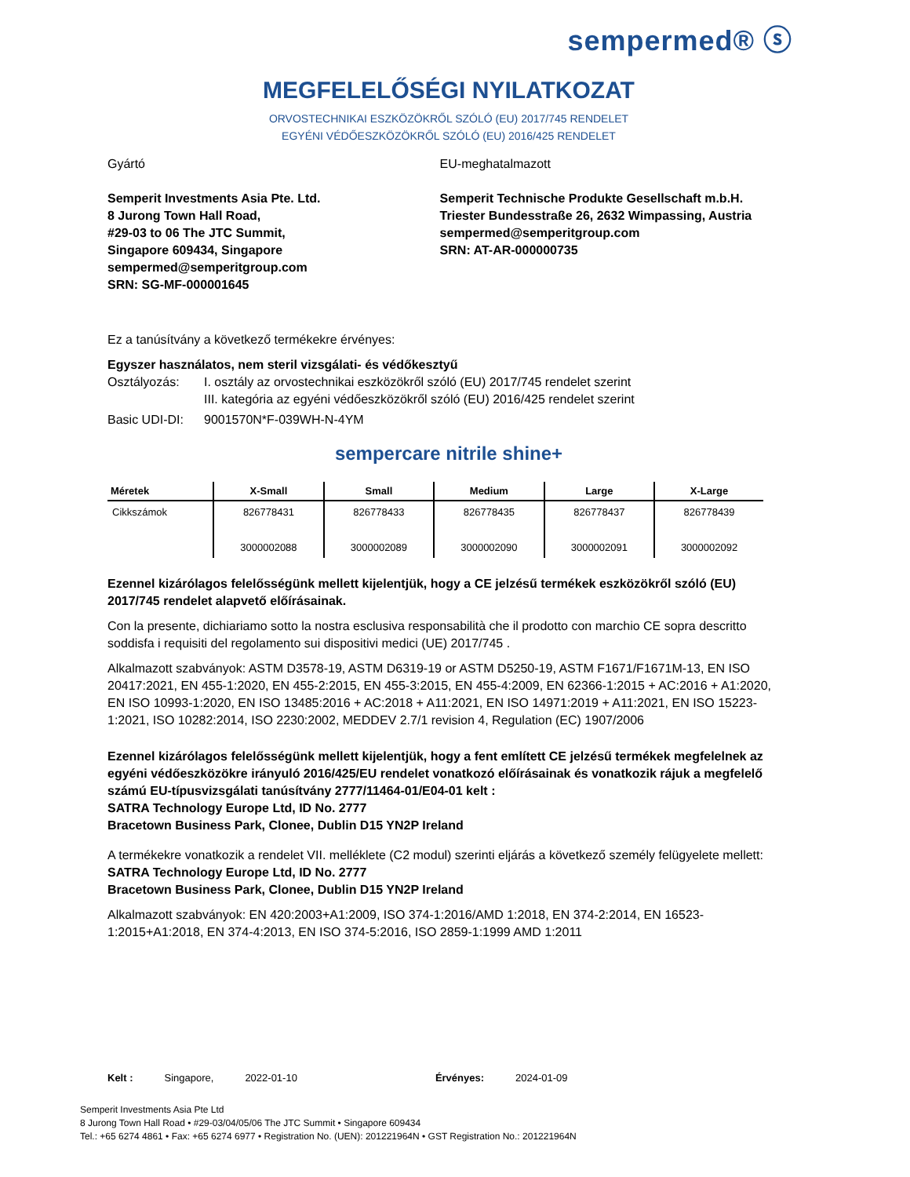sempermed® ⓢ
MEGFELELŐSÉGI NYILATKOZAT
ORVOSTECHNIKAI ESZKÖZÖKRŐL SZÓLÓ (EU) 2017/745 RENDELET
EGYÉNI VÉDŐESZKÖZÖKRŐL SZÓLÓ (EU) 2016/425 RENDELET
Gyártó
Semperit Investments Asia Pte. Ltd.
8 Jurong Town Hall Road,
#29-03 to 06 The JTC Summit,
Singapore 609434, Singapore
sempermed@semperitgroup.com
SRN: SG-MF-000001645
EU-meghatalmazott
Semperit Technische Produkte Gesellschaft m.b.H.
Triester Bundesstraße 26, 2632 Wimpassing, Austria
sempermed@semperitgroup.com
SRN: AT-AR-000000735
Ez a tanúsítvány a következő termékekre érvényes:
Egyszer használatos, nem steril vizsgálati- és védőkesztyű
Osztályozás: I. osztály az orvostechnikai eszközökről szóló (EU) 2017/745 rendelet szerint
III. kategória az egyéni védőeszközökről szóló (EU) 2016/425 rendelet szerint
Basic UDI-DI: 9001570N*F-039WH-N-4YM
sempercare nitrile shine+
| Méretek | X-Small | Small | Medium | Large | X-Large |
| --- | --- | --- | --- | --- | --- |
| Cikkszámok | 826778431 3000002088 | 826778433 3000002089 | 826778435 3000002090 | 826778437 3000002091 | 826778439 3000002092 |
Ezennel kizárólagos felelősségünk mellett kijelentjük, hogy a CE jelzésű termékek eszközökről szóló (EU) 2017/745 rendelet alapvető előírásainak.
Con la presente, dichiariamo sotto la nostra esclusiva responsabilità che il prodotto con marchio CE sopra descritto soddisfa i requisiti del regolamento sui dispositivi medici (UE) 2017/745 .
Alkalmazott szabványok: ASTM D3578-19, ASTM D6319-19 or ASTM D5250-19, ASTM F1671/F1671M-13, EN ISO 20417:2021, EN 455-1:2020, EN 455-2:2015, EN 455-3:2015, EN 455-4:2009, EN 62366-1:2015 + AC:2016 + A1:2020, EN ISO 10993-1:2020, EN ISO 13485:2016 + AC:2018 + A11:2021, EN ISO 14971:2019 + A11:2021, EN ISO 15223-1:2021, ISO 10282:2014, ISO 2230:2002, MEDDEV 2.7/1 revision 4, Regulation (EC) 1907/2006
Ezennel kizárólagos felelősségünk mellett kijelentjük, hogy a fent említett CE jelzésű termékek megfelelnek az egyéni védőeszközökre irányuló 2016/425/EU rendelet vonatkozó előírásainak és vonatkozik rájuk a megfelelő számú EU-típusvizsgálati tanúsítvány 2777/11464-01/E04-01 kelt :
SATRA Technology Europe Ltd, ID No. 2777
Bracetown Business Park, Clonee, Dublin D15 YN2P Ireland
A termékekre vonatkozik a rendelet VII. melléklete (C2 modul) szerinti eljárás a következő személy felügyelete mellett:
SATRA Technology Europe Ltd, ID No. 2777
Bracetown Business Park, Clonee, Dublin D15 YN2P Ireland
Alkalmazott szabványok: EN 420:2003+A1:2009, ISO 374-1:2016/AMD 1:2018, EN 374-2:2014, EN 16523-1:2015+A1:2018, EN 374-4:2013, EN ISO 374-5:2016, ISO 2859-1:1999 AMD 1:2011
Kelt : Singapore, 2022-01-10 Érvényes: 2024-01-09
Semperit Investments Asia Pte Ltd
8 Jurong Town Hall Road • #29-03/04/05/06 The JTC Summit • Singapore 609434
Tel.: +65 6274 4861 • Fax: +65 6274 6977 • Registration No. (UEN): 201221964N • GST Registration No.: 201221964N